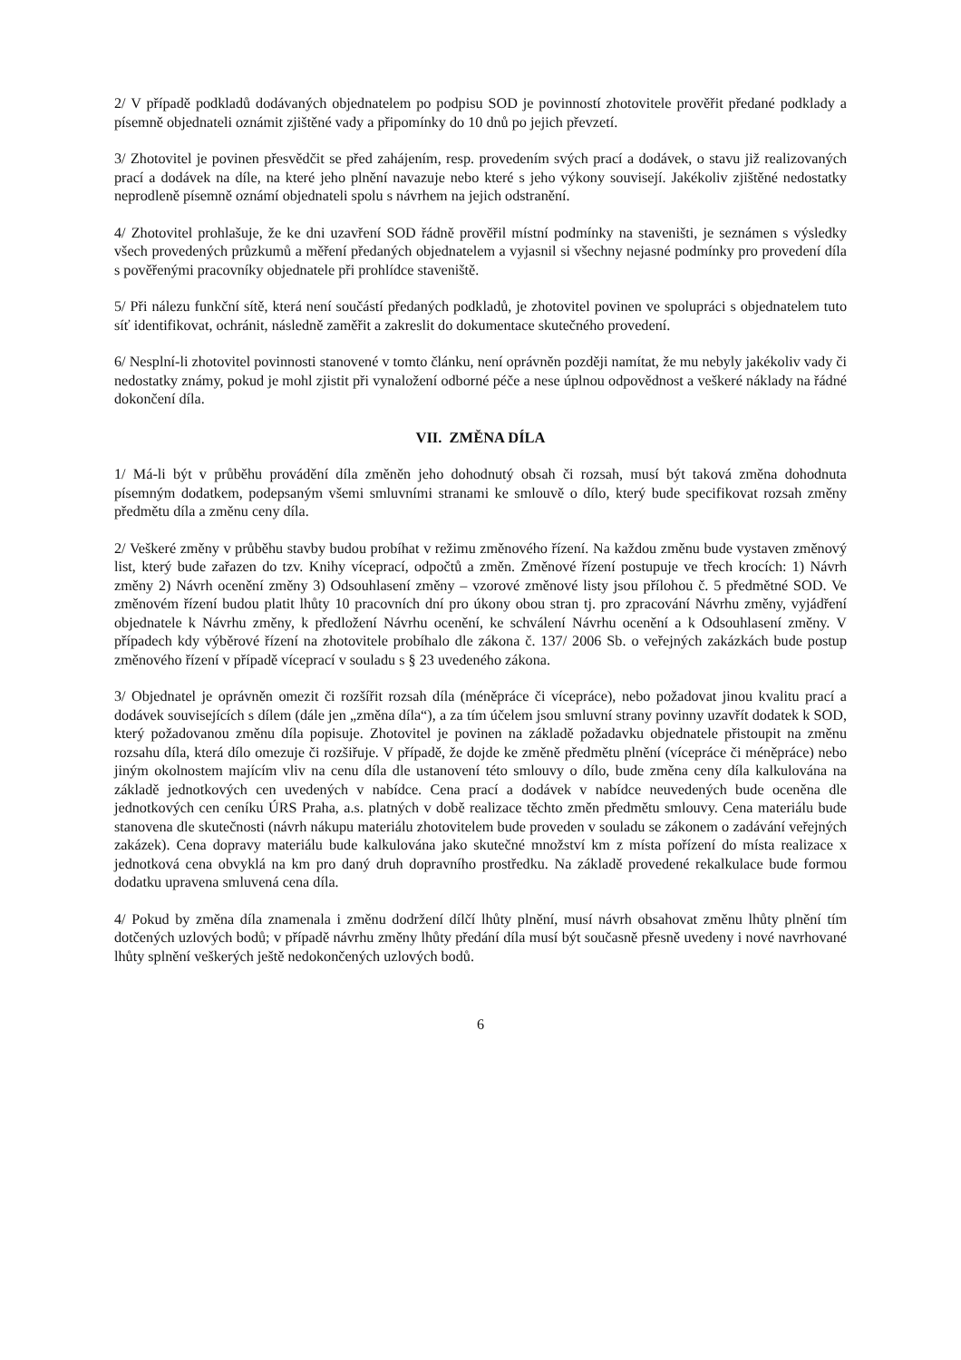2/ V případě podkladů dodávaných objednatelem po podpisu SOD je povinností zhotovitele prověřit předané podklady a písemně objednateli oznámit zjištěné vady a připomínky do 10 dnů po jejich převzetí.
3/ Zhotovitel je povinen přesvědčit se před zahájením, resp. provedením svých prací a dodávek, o stavu již realizovaných prací a dodávek na díle, na které jeho plnění navazuje nebo které s jeho výkony souvisejí. Jakékoliv zjištěné nedostatky neprodleně písemně oznámí objednateli spolu s návrhem na jejich odstranění.
4/ Zhotovitel prohlašuje, že ke dni uzavření SOD řádně prověřil místní podmínky na staveništi, je seznámen s výsledky všech provedených průzkumů a měření předaných objednatelem a vyjasnil si všechny nejasné podmínky pro provedení díla s pověřenými pracovníky objednatele při prohlídce staveniště.
5/ Při nálezu funkční sítě, která není součástí předaných podkladů, je zhotovitel povinen ve spolupráci s objednatelem tuto síť identifikovat, ochránit, následně zaměřit a zakreslit do dokumentace skutečného provedení.
6/ Nesplní-li zhotovitel povinnosti stanovené v tomto článku, není oprávněn později namítat, že mu nebyly jakékoliv vady či nedostatky známy, pokud je mohl zjistit při vynaložení odborné péče a nese úplnou odpovědnost a veškeré náklady na řádné dokončení díla.
VII. ZMĚNA DÍLA
1/ Má-li být v průběhu provádění díla změněn jeho dohodnutý obsah či rozsah, musí být taková změna dohodnuta písemným dodatkem, podepsaným všemi smluvními stranami ke smlouvě o dílo, který bude specifikovat rozsah změny předmětu díla a změnu ceny díla.
2/ Veškeré změny v průběhu stavby budou probíhat v režimu změnového řízení. Na každou změnu bude vystaven změnový list, který bude zařazen do tzv. Knihy víceprací, odpočtů a změn. Změnové řízení postupuje ve třech krocích: 1) Návrh změny 2) Návrh ocenění změny 3) Odsouhlasení změny – vzorové změnové listy jsou přílohou č. 5 předmětné SOD. Ve změnovém řízení budou platit lhůty 10 pracovních dní pro úkony obou stran tj. pro zpracování Návrhu změny, vyjádření objednatele k Návrhu změny, k předložení Návrhu ocenění, ke schválení Návrhu ocenění a k Odsouhlasení změny. V případech kdy výběrové řízení na zhotovitele probíhalo dle zákona č. 137/ 2006 Sb. o veřejných zakázkách bude postup změnového řízení v případě víceprací v souladu s § 23 uvedeného zákona.
3/ Objednatel je oprávněn omezit či rozšířit rozsah díla (méněpráce či vícepráce), nebo požadovat jinou kvalitu prací a dodávek souvisejících s dílem (dále jen „změna díla“), a za tím účelem jsou smluvní strany povinny uzavřít dodatek k SOD, který požadovanou změnu díla popisuje. Zhotovitel je povinen na základě požadavku objednatele přistoupit na změnu rozsahu díla, která dílo omezuje či rozšiřuje. V případě, že dojde ke změně předmětu plnění (vícepráce či méněpráce) nebo jiným okolnostem majícím vliv na cenu díla dle ustanovení této smlouvy o dílo, bude změna ceny díla kalkulována na základě jednotkových cen uvedených v nabídce. Cena prací a dodávek v nabídce neuvedených bude oceněna dle jednotkových cen ceníku ÚRS Praha, a.s. platných v době realizace těchto změn předmětu smlouvy. Cena materiálu bude stanovena dle skutečnosti (návrh nákupu materiálu zhotovitelem bude proveden v souladu se zákonem o zadávání veřejných zakázek). Cena dopravy materiálu bude kalkulována jako skutečné množství km z místa pořízení do místa realizace x jednotková cena obvyklá na km pro daný druh dopravního prostředku. Na základě provedené rekalkulace bude formou dodatku upravena smluvená cena díla.
4/ Pokud by změna díla znamenala i změnu dodržení dílčí lhůty plnění, musí návrh obsahovat změnu lhůty plnění tím dotčených uzlových bodů; v případě návrhu změny lhůty předání díla musí být současně přesně uvedeny i nové navrhované lhůty splnění veškerých ještě nedokončených uzlových bodů.
6